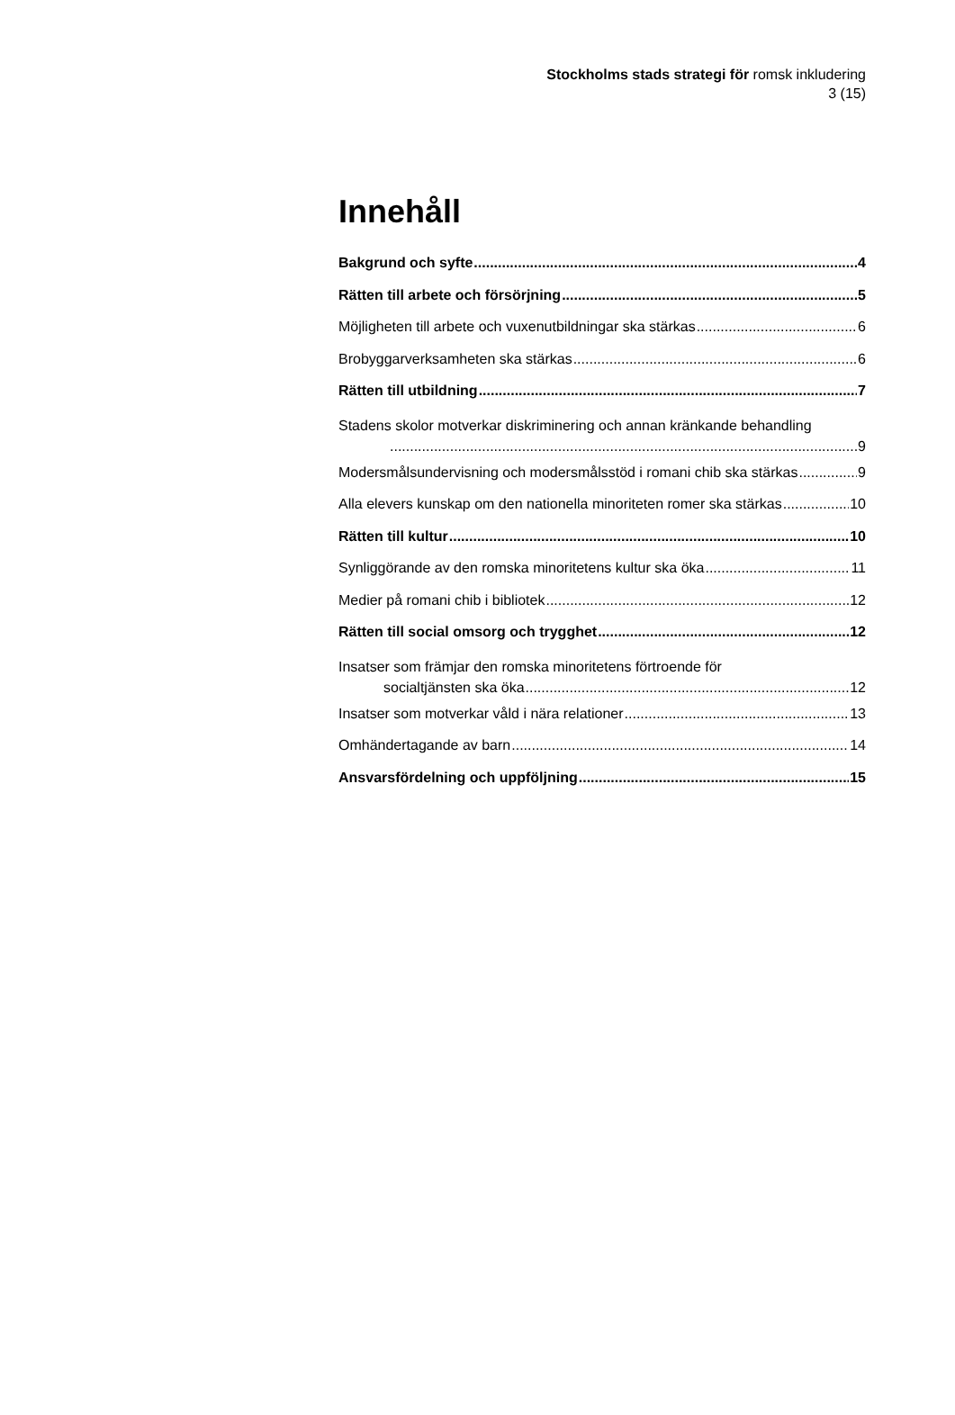Stockholms stads strategi för romsk inkludering
3 (15)
Innehåll
Bakgrund och syfte 4
Rätten till arbete och försörjning 5
Möjligheten till arbete och vuxenutbildningar ska stärkas 6
Brobyggarverksamheten ska stärkas 6
Rätten till utbildning 7
Stadens skolor motverkar diskriminering och annan kränkande behandling
9
Modersmålsundervisning och modersmålsstöd i romani chib ska stärkas 9
Alla elevers kunskap om den nationella minoriteten romer ska stärkas 10
Rätten till kultur 10
Synliggörande av den romska minoritetens kultur ska öka 11
Medier på romani chib i bibliotek 12
Rätten till social omsorg och trygghet 12
Insatser som främjar den romska minoritetens förtroende för
socialtjänsten ska öka 12
Insatser som motverkar våld i nära relationer 13
Omhändertagande av barn 14
Ansvarsfördelning och uppföljning 15